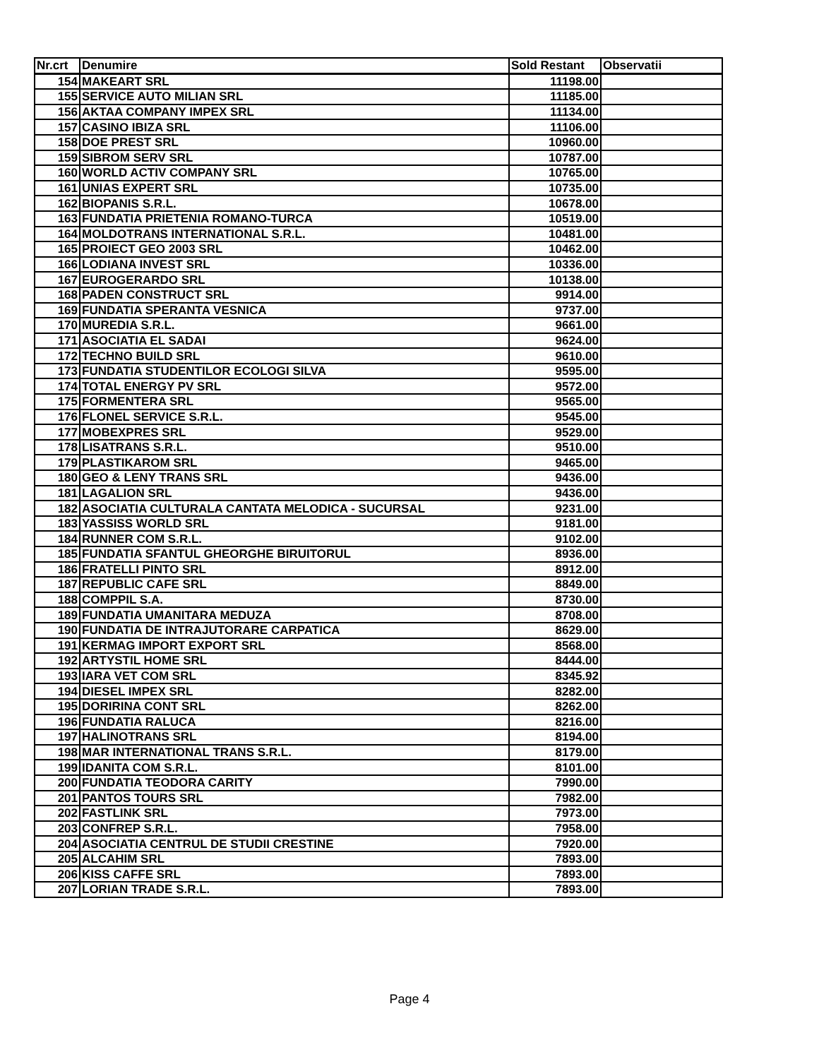| Nr.crt | Denumire | Sold Restant | Observatii |
| --- | --- | --- | --- |
| 154 | MAKEART SRL | 11198.00 | |
| 155 | SERVICE AUTO MILIAN SRL | 11185.00 | |
| 156 | AKTAA COMPANY IMPEX SRL | 11134.00 | |
| 157 | CASINO IBIZA SRL | 11106.00 | |
| 158 | DOE PREST SRL | 10960.00 | |
| 159 | SIBROM SERV SRL | 10787.00 | |
| 160 | WORLD ACTIV COMPANY SRL | 10765.00 | |
| 161 | UNIAS EXPERT SRL | 10735.00 | |
| 162 | BIOPANIS S.R.L. | 10678.00 | |
| 163 | FUNDATIA PRIETENIA ROMANO-TURCA | 10519.00 | |
| 164 | MOLDOTRANS INTERNATIONAL S.R.L. | 10481.00 | |
| 165 | PROIECT GEO 2003 SRL | 10462.00 | |
| 166 | LODIANA INVEST SRL | 10336.00 | |
| 167 | EUROGERARDO SRL | 10138.00 | |
| 168 | PADEN CONSTRUCT SRL | 9914.00 | |
| 169 | FUNDATIA SPERANTA VESNICA | 9737.00 | |
| 170 | MUREDIA S.R.L. | 9661.00 | |
| 171 | ASOCIATIA EL SADAI | 9624.00 | |
| 172 | TECHNO BUILD SRL | 9610.00 | |
| 173 | FUNDATIA STUDENTILOR ECOLOGI SILVA | 9595.00 | |
| 174 | TOTAL ENERGY PV SRL | 9572.00 | |
| 175 | FORMENTERA SRL | 9565.00 | |
| 176 | FLONEL SERVICE S.R.L. | 9545.00 | |
| 177 | MOBEXPRES SRL | 9529.00 | |
| 178 | LISATRANS S.R.L. | 9510.00 | |
| 179 | PLASTIKAROM SRL | 9465.00 | |
| 180 | GEO & LENY TRANS SRL | 9436.00 | |
| 181 | LAGALION SRL | 9436.00 | |
| 182 | ASOCIATIA CULTURALA CANTATA MELODICA - SUCURSAL | 9231.00 | |
| 183 | YASSISS WORLD SRL | 9181.00 | |
| 184 | RUNNER COM S.R.L. | 9102.00 | |
| 185 | FUNDATIA SFANTUL GHEORGHE BIRUITORUL | 8936.00 | |
| 186 | FRATELLI PINTO SRL | 8912.00 | |
| 187 | REPUBLIC CAFE SRL | 8849.00 | |
| 188 | COMPPIL S.A. | 8730.00 | |
| 189 | FUNDATIA UMANITARA MEDUZA | 8708.00 | |
| 190 | FUNDATIA DE INTRAJUTORARE CARPATICA | 8629.00 | |
| 191 | KERMAG IMPORT EXPORT SRL | 8568.00 | |
| 192 | ARTYSTIL HOME SRL | 8444.00 | |
| 193 | IARA VET COM SRL | 8345.92 | |
| 194 | DIESEL IMPEX SRL | 8282.00 | |
| 195 | DORIRINA CONT SRL | 8262.00 | |
| 196 | FUNDATIA RALUCA | 8216.00 | |
| 197 | HALINOTRANS SRL | 8194.00 | |
| 198 | MAR INTERNATIONAL TRANS S.R.L. | 8179.00 | |
| 199 | IDANITA COM S.R.L. | 8101.00 | |
| 200 | FUNDATIA TEODORA CARITY | 7990.00 | |
| 201 | PANTOS TOURS SRL | 7982.00 | |
| 202 | FASTLINK SRL | 7973.00 | |
| 203 | CONFREP S.R.L. | 7958.00 | |
| 204 | ASOCIATIA CENTRUL DE STUDII CRESTINE | 7920.00 | |
| 205 | ALCAHIM SRL | 7893.00 | |
| 206 | KISS CAFFE SRL | 7893.00 | |
| 207 | LORIAN TRADE S.R.L. | 7893.00 | |
Page 4